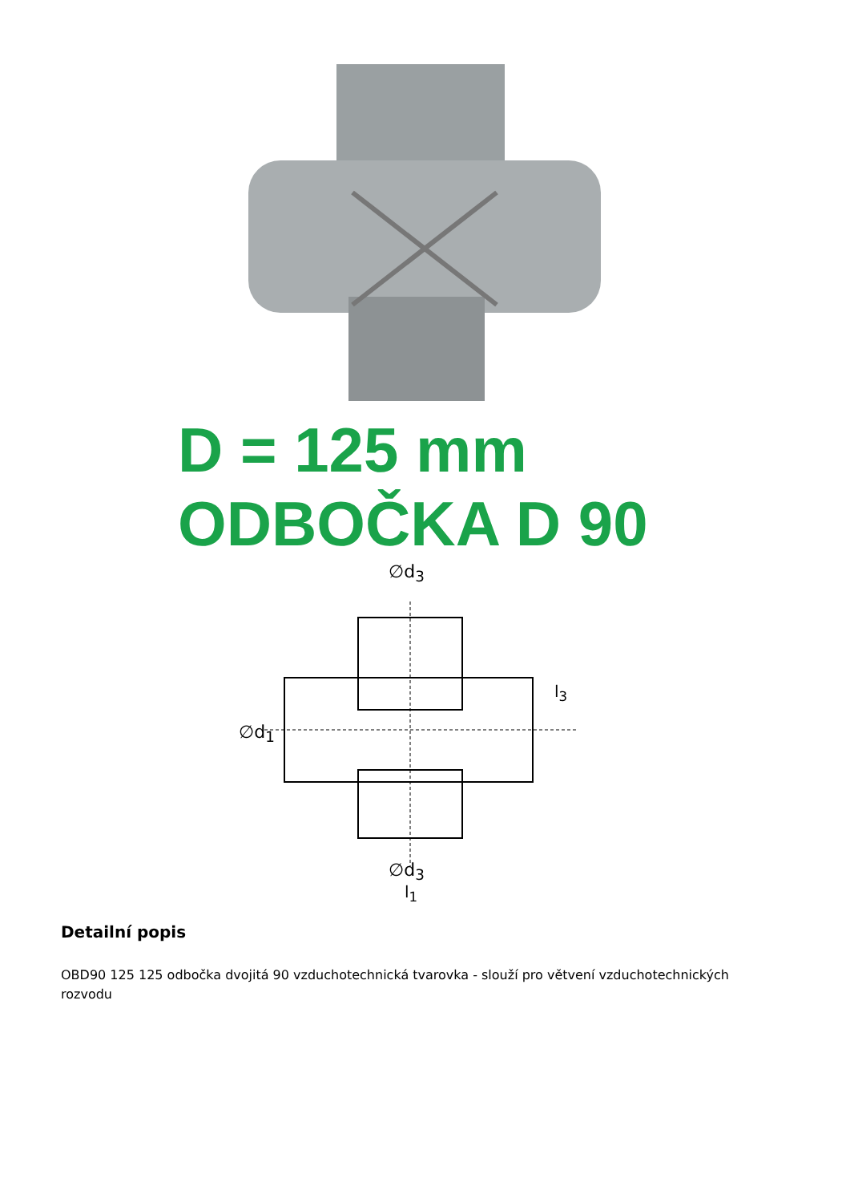D = 125 mm
ODBOČKA D 90
∅d<sub>3</sub>
∅d<sub>3</sub>
l<sub>1</sub>
∅d<sub>1</sub>
l<sub>3</sub>
Detailní popis
OBD90 125 125 odbočka dvojitá 90 vzduchotechnická tvarovka - slouží pro větvení vzduchotechnických rozvodu